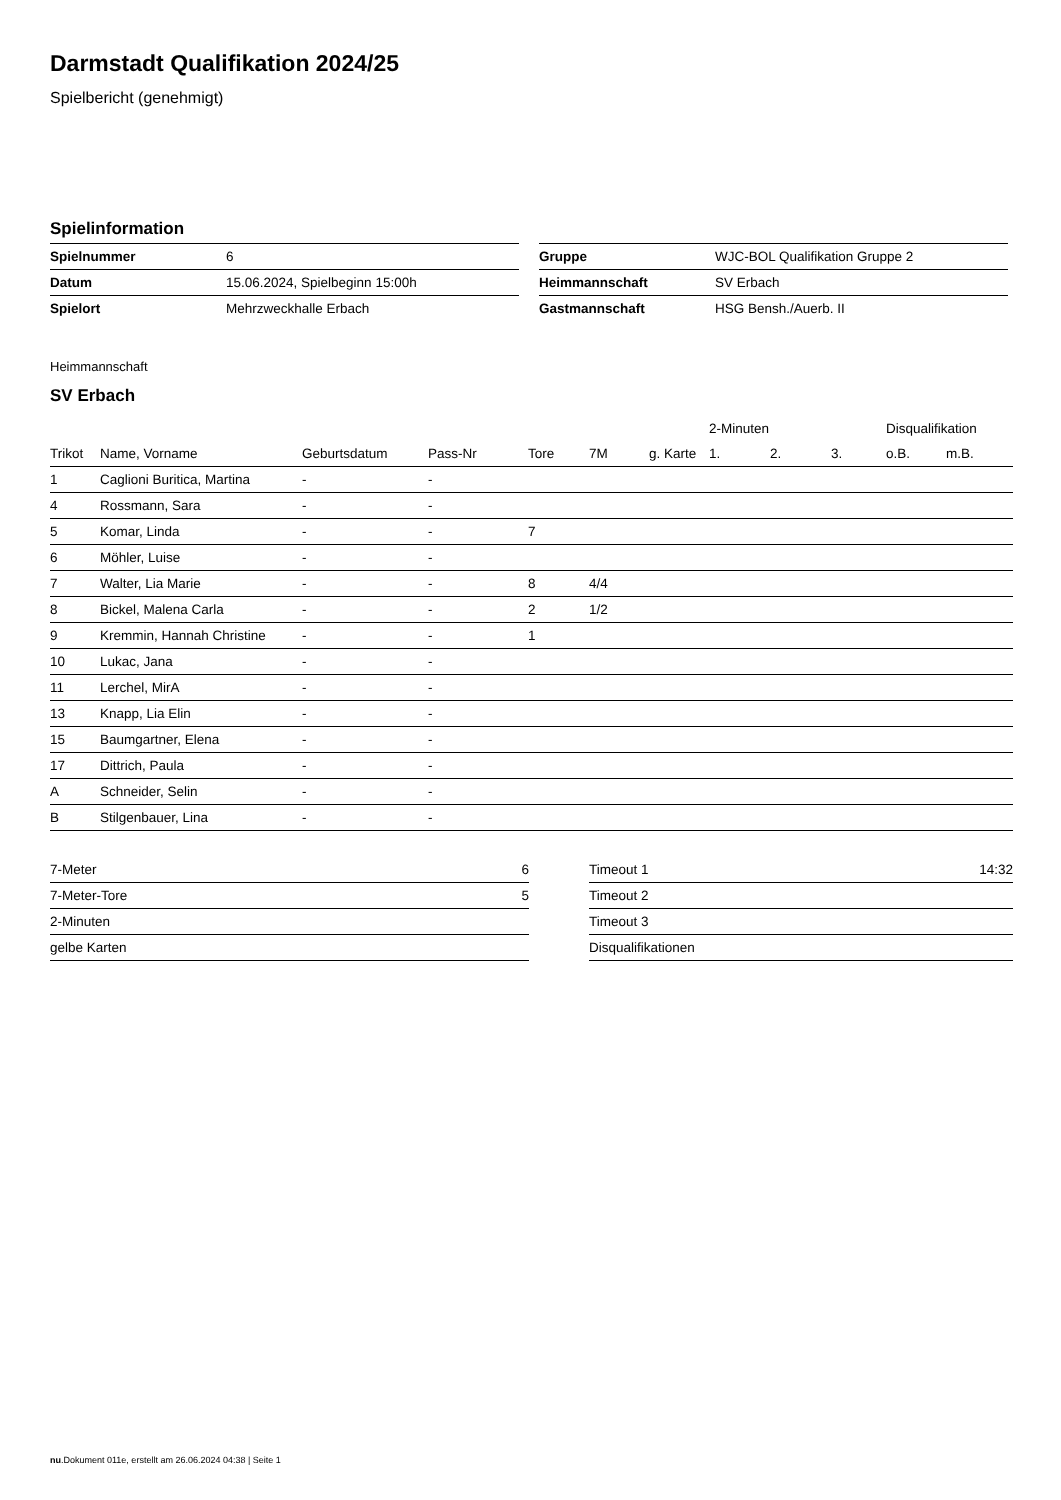Darmstadt Qualifikation 2024/25
Spielbericht (genehmigt)
Spielinformation
| Spielnummer | 6 |
| Datum | 15.06.2024, Spielbeginn 15:00h |
| Spielort | Mehrzweckhalle Erbach |
| Gruppe | WJC-BOL Qualifikation Gruppe 2 |
| Heimmannschaft | SV Erbach |
| Gastmannschaft | HSG Bensh./Auerb. II |
Heimmannschaft
SV Erbach
| | | | | | | | 2-Minuten | | | Disqualifikation | |
| --- | --- | --- | --- | --- | --- | --- | --- | --- | --- | --- | --- |
| Trikot | Name, Vorname | Geburtsdatum | Pass-Nr | Tore | 7M | g. Karte | 1. | 2. | 3. | o.B. | m.B. |
| 1 | Caglioni Buritica, Martina | - | - | | | | | | | | |
| 4 | Rossmann, Sara | - | - | | | | | | | | |
| 5 | Komar, Linda | - | - | 7 | | | | | | | |
| 6 | Möhler, Luise | - | - | | | | | | | | |
| 7 | Walter, Lia Marie | - | - | 8 | 4/4 | | | | | | |
| 8 | Bickel, Malena Carla | - | - | 2 | 1/2 | | | | | | |
| 9 | Kremmin, Hannah Christine | - | - | 1 | | | | | | | |
| 10 | Lukac, Jana | - | - | | | | | | | | |
| 11 | Lerchel, MirA | - | - | | | | | | | | |
| 13 | Knapp, Lia Elin | - | - | | | | | | | | |
| 15 | Baumgartner, Elena | - | - | | | | | | | | |
| 17 | Dittrich, Paula | - | - | | | | | | | | |
| A | Schneider, Selin | - | - | | | | | | | | |
| B | Stilgenbauer, Lina | - | - | | | | | | | | |
| 7-Meter | 6 |
| 7-Meter-Tore | 5 |
| 2-Minuten | |
| gelbe Karten | |
| Timeout 1 | 14:32 |
| Timeout 2 | |
| Timeout 3 | |
| Disqualifikationen | |
nu.Dokument 011e, erstellt am 26.06.2024 04:38 | Seite 1